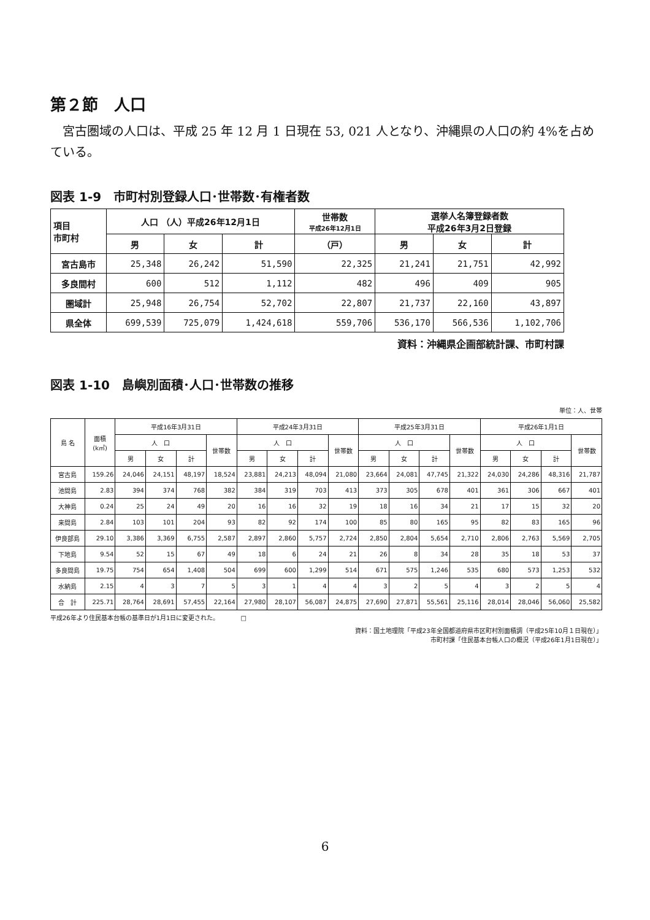第２節　人口
宮古圏域の人口は、平成 25 年 12 月 1 日現在 53, 021 人となり、沖縄県の人口の約 4%を占めている。
図表 1-9　市町村別登録人口･世帯数･有権者数
| 項目 市町村 | 人口 （人）平成26年12月1日 | | | 世帯数 平成26年12月1日 | 選挙人名簿登録者数 平成26年3月2日登録 | | |
| --- | --- | --- | --- | --- | --- | --- | --- |
| | 男 | 女 | 計 | （戸） | 男 | 女 | 計 |
| 宮古島市 | 25,348 | 26,242 | 51,590 | 22,325 | 21,241 | 21,751 | 42,992 |
| 多良間村 | 600 | 512 | 1,112 | 482 | 496 | 409 | 905 |
| 圏域計 | 25,948 | 26,754 | 52,702 | 22,807 | 21,737 | 22,160 | 43,897 |
| 県全体 | 699,539 | 725,079 | 1,424,618 | 559,706 | 536,170 | 566,536 | 1,102,706 |
資料：沖縄県企画部統計課、市町村課
図表 1-10　島嶼別面積･人口･世帯数の推移
単位：人、世帯
| 島 名 | 面積 (k㎡) | 平成16年3月31日 | | | | 平成24年3月31日 | | | | 平成25年3月31日 | | | | 平成26年1月1日 | | | |
| --- | --- | --- | --- | --- | --- | --- | --- | --- | --- | --- | --- | --- | --- | --- | --- | --- | --- |
| | | 人 口 | | | 世帯数 | 人 口 | | | 世帯数 | 人 口 | | | 世帯数 | 人 口 | | | 世帯数 |
| | | 男 | 女 | 計 | | 男 | 女 | 計 | | 男 | 女 | 計 | | 男 | 女 | 計 | |
| 宮古島 | 159.26 | 24,046 | 24,151 | 48,197 | 18,524 | 23,881 | 24,213 | 48,094 | 21,080 | 23,664 | 24,081 | 47,745 | 21,322 | 24,030 | 24,286 | 48,316 | 21,787 |
| 池間島 | 2.83 | 394 | 374 | 768 | 382 | 384 | 319 | 703 | 413 | 373 | 305 | 678 | 401 | 361 | 306 | 667 | 401 |
| 大神島 | 0.24 | 25 | 24 | 49 | 20 | 16 | 16 | 32 | 19 | 18 | 16 | 34 | 21 | 17 | 15 | 32 | 20 |
| 来間島 | 2.84 | 103 | 101 | 204 | 93 | 82 | 92 | 174 | 100 | 85 | 80 | 165 | 95 | 82 | 83 | 165 | 96 |
| 伊良部島 | 29.10 | 3,386 | 3,369 | 6,755 | 2,587 | 2,897 | 2,860 | 5,757 | 2,724 | 2,850 | 2,804 | 5,654 | 2,710 | 2,806 | 2,763 | 5,569 | 2,705 |
| 下地島 | 9.54 | 52 | 15 | 67 | 49 | 18 | 6 | 24 | 21 | 26 | 8 | 34 | 28 | 35 | 18 | 53 | 37 |
| 多良間島 | 19.75 | 754 | 654 | 1,408 | 504 | 699 | 600 | 1,299 | 514 | 671 | 575 | 1,246 | 535 | 680 | 573 | 1,253 | 532 |
| 水納島 | 2.15 | 4 | 3 | 7 | 5 | 3 | 1 | 4 | 4 | 3 | 2 | 5 | 4 | 3 | 2 | 5 | 4 |
| 合 計 | 225.71 | 28,764 | 28,691 | 57,455 | 22,164 | 27,980 | 28,107 | 56,087 | 24,875 | 27,690 | 27,871 | 55,561 | 25,116 | 28,014 | 28,046 | 56,060 | 25,582 |
平成26年より住民基本台帳の基準日が1月1日に変更された。　　　　□
資料：国土地理院「平成23年全国都道府県市区町村別面積調（平成25年10月１日現在）」
市町村課「住民基本台帳人口の概況（平成26年1月1日現在）」
6